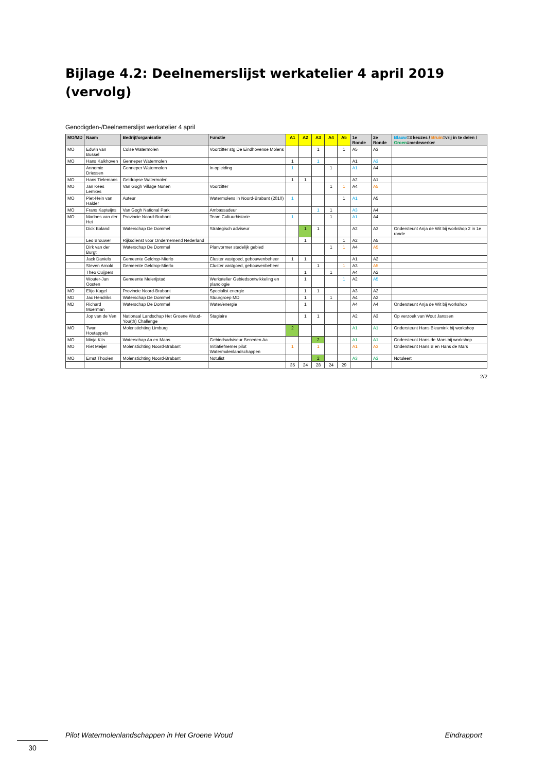Bijlage 4.2: Deelnemerslijst werkatelier 4 april 2019 (vervolg)
Genodigden-/Deelnemerslijst werkatelier 4 april
| MO/MD | Naam | Bedrijf/organisatie | Functie | A1 | A2 | A3 | A4 | A5 | 1e Ronde | 2e Ronde | Blauw =3 keuzes / Bruin =vrij in te delen / Groen =medewerker |
| --- | --- | --- | --- | --- | --- | --- | --- | --- | --- | --- | --- |
| MO | Edwin van Bussel | Colse Watermolen | Voorzitter stg De Eindhovense Molens | | | 1 | | 1 | A5 | A3 | |
| MO | Hans Kalkhoven | Genneper Watermolen | | 1 | | 1 | | | A1 | A3 | |
| | Annemie Driessen | Genneper Watermolen | In opleiding | 1 | | | 1 | | A1 | A4 | |
| MO | Hans Tielemans | Geldropse Watermolen | | 1 | 1 | | | | A2 | A1 | |
| MO | Jan Kees Lemkes | Van Gogh Village Nunen | Voorzitter | | | | 1 | 1 | A4 | A5 | |
| MO | Piet-Hein van Halder | Auteur | Watermolens in Noord-Brabant (2010) | 1 | | | | 1 | A1 | A5 | |
| MO | Frans Kapteijns | Van Gogh National Park | Ambassadeur | | | 1 | 1 | | A3 | A4 | |
| MO | Marloes van der Hei | Provincie Noord-Brabant | Team Cultuurhistorie | 1 | | | 1 | | A1 | A4 | |
| | Dick Boland | Waterschap De Dommel | Strategisch adviseur | | 1 | 1 | | | A2 | A3 | Ondersteunt Anja de Wit bij workshop 2 in 1e ronde |
| | Leo Brouwer | Rijksdienst voor Ondernemend Nederland | | | 1 | | | 1 | A2 | A5 | |
| | Dirk van der Burgt | Waterschap De Dommel | Planvormer stedelijk gebied | | | | 1 | 1 | A4 | A5 | |
| | Jack Daniels | Gemeente Geldrop-Mierlo | Cluster vastgoed, gebouwenbeheer | 1 | 1 | | | | A1 | A2 | |
| | Steven Arnold | Gemeente Geldrop-Mierlo | Cluster vastgoed, gebouwenbeheer | | | 1 | | 1 | A3 | A5 | |
| | Theo Cuijpers | | | | 1 | | 1 | | A4 | A2 | |
| | Wouter-Jan Oosten | Gemeente Meierijstad | Werkatelier Gebiedsontwikkeling en planologie | | 1 | | | 1 | A2 | A5 | |
| MO | Eltjo Kugel | Provincie Noord-Brabant | Specialist energie | | 1 | 1 | | | A3 | A2 | |
| MD | Jac Hendriks | Waterschap De Dommel | Stuurgroep MD | | 1 | | 1 | | A4 | A2 | |
| MD | Richard Moerman | Waterschap De Dommel | Water/energie | | 1 | | | | A4 | A4 | Ondersteunt Anja de Wit bij workshop |
| | Jop van de Ven | Nationaal Landschap Het Groene Woud-You(th) Challenge | Stagiaire | | 1 | 1 | | | A2 | A3 | Op verzoek van Wout Janssen |
| MO | Twan Houtappels | Molenstichting Limburg | | 2 | | | | | A1 | A1 | Ondersteunt Hans Bleumink bij workshop |
| MO | Minja Kits | Waterschap Aa en Maas | Gebiedsadviseur Beneden Aa | | | 2 | | | A1 | A1 | Ondersteunt Hans de Mars bij workshop |
| MO | Riet Meijer | Molenstichting Noord-Brabant | Initiatiefnemer pilot Watermolenlandschappen | 1 | | 1 | | | A1 | A3 | Ondersteunt Hans B en Hans de Mars |
| MO | Ernst Thoolen | Molenstichting Noord-Brabant | Notulist | | | 2 | | | A3 | A3 | Notuleert |
| | | | | 35 | 24 | 28 | 24 | 29 | | | |
2/2
Pilot Watermolenlandschappen in Het Groene Woud Eindrapport
30